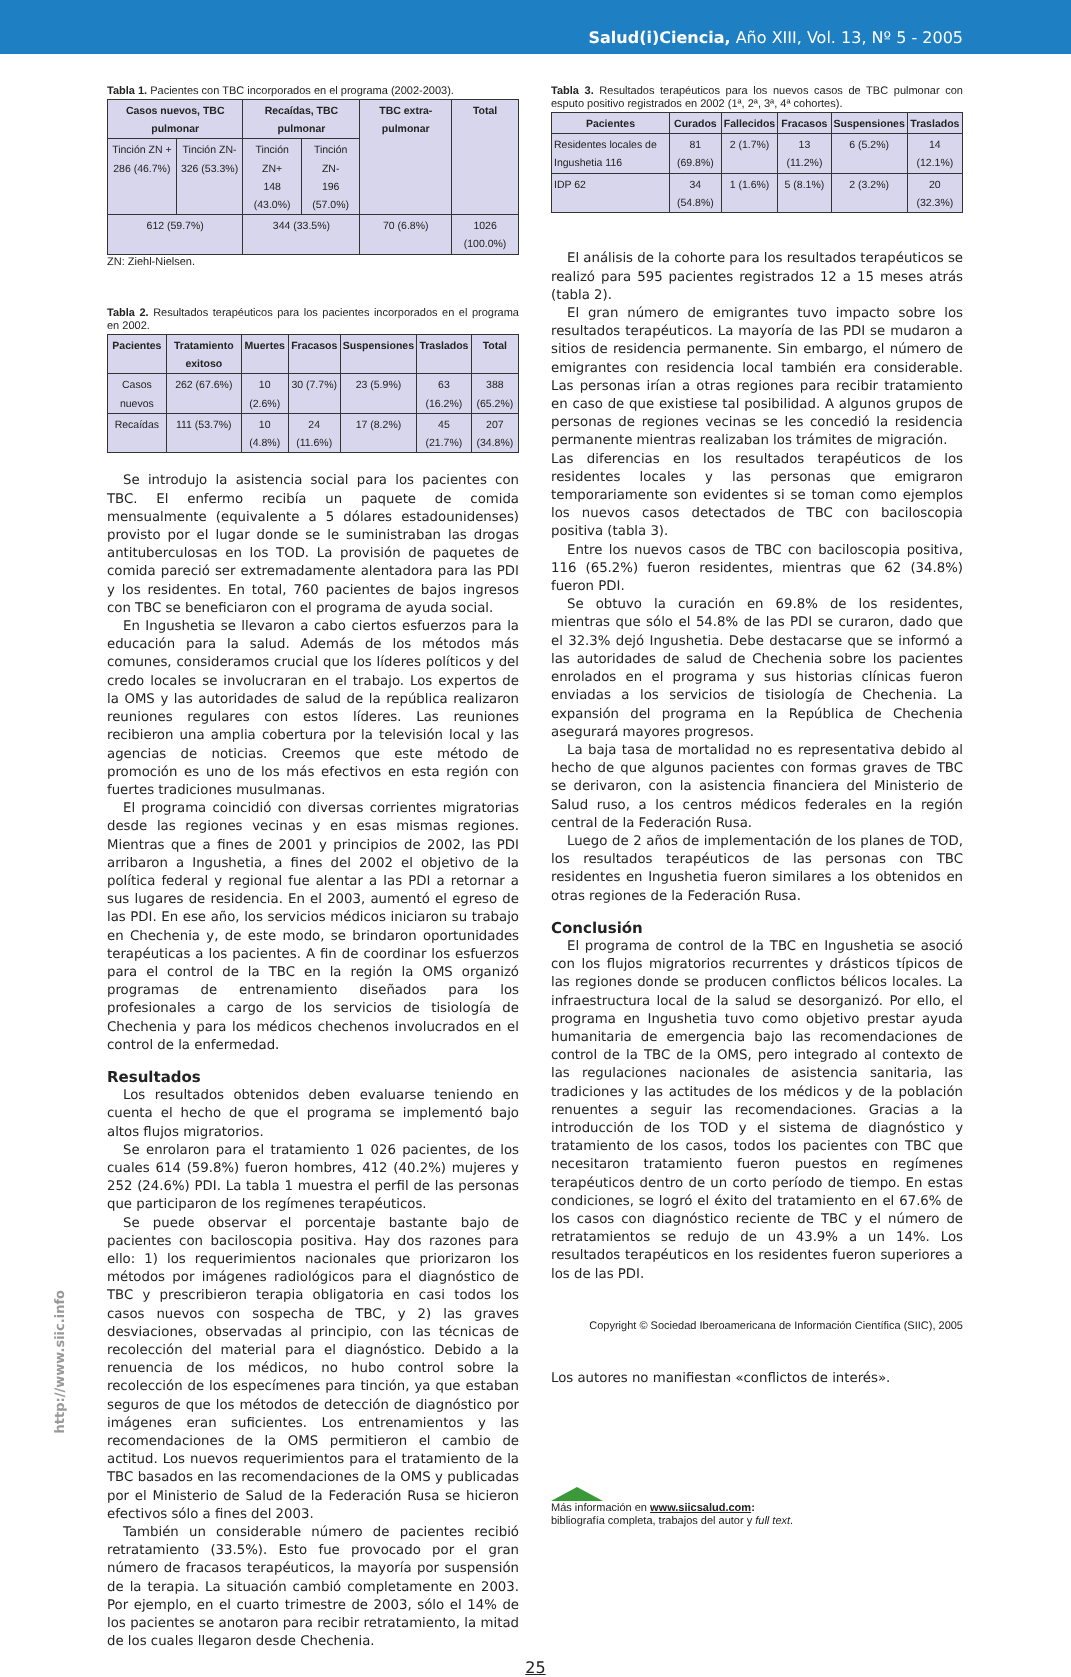Salud(i)Ciencia, Año XIII, Vol. 13, Nº 5 - 2005
Tabla 1. Pacientes con TBC incorporados en el programa (2002-2003).
| Casos nuevos, TBC pulmonar | | Recaídas, TBC pulmonar | | TBC extra-pulmonar | Total |
| --- | --- | --- | --- | --- | --- |
| Tinción ZN + 286 (46.7%) | Tinción ZN- 326 (53.3%) | Tinción ZN+ 148 (43.0%) | Tinción ZN- 196 (57.0%) | | |
| 612 (59.7%) | | 344 (33.5%) | | 70 (6.8%) | 1026 (100.0%) |
ZN: Ziehl-Nielsen.
Tabla 2. Resultados terapéuticos para los pacientes incorporados en el programa en 2002.
| Pacientes | Tratamiento exitoso | Muertes | Fracasos | Suspensiones | Traslados | Total |
| --- | --- | --- | --- | --- | --- | --- |
| Casos nuevos | 262 (67.6%) | 10 (2.6%) | 30 (7.7%) | 23 (5.9%) | 63 (16.2%) | 388 (65.2%) |
| Recaídas | 111 (53.7%) | 10 (4.8%) | 24 (11.6%) | 17 (8.2%) | 45 (21.7%) | 207 (34.8%) |
Se introdujo la asistencia social para los pacientes con TBC. El enfermo recibía un paquete de comida mensualmente (equivalente a 5 dólares estadounidenses) provisto por el lugar donde se le suministraban las drogas antituberculosas en los TOD. La provisión de paquetes de comida pareció ser extremadamente alentadora para las PDI y los residentes. En total, 760 pacientes de bajos ingresos con TBC se beneficiaron con el programa de ayuda social.
En Ingushetia se llevaron a cabo ciertos esfuerzos para la educación para la salud. Además de los métodos más comunes, consideramos crucial que los líderes políticos y del credo locales se involucraran en el trabajo. Los expertos de la OMS y las autoridades de salud de la república realizaron reuniones regulares con estos líderes. Las reuniones recibieron una amplia cobertura por la televisión local y las agencias de noticias. Creemos que este método de promoción es uno de los más efectivos en esta región con fuertes tradiciones musulmanas.
El programa coincidió con diversas corrientes migratorias desde las regiones vecinas y en esas mismas regiones. Mientras que a fines de 2001 y principios de 2002, las PDI arribaron a Ingushetia, a fines del 2002 el objetivo de la política federal y regional fue alentar a las PDI a retornar a sus lugares de residencia. En el 2003, aumentó el egreso de las PDI. En ese año, los servicios médicos iniciaron su trabajo en Chechenia y, de este modo, se brindaron oportunidades terapéuticas a los pacientes. A fin de coordinar los esfuerzos para el control de la TBC en la región la OMS organizó programas de entrenamiento diseñados para los profesionales a cargo de los servicios de tisiología de Chechenia y para los médicos chechenos involucrados en el control de la enfermedad.
Resultados
Los resultados obtenidos deben evaluarse teniendo en cuenta el hecho de que el programa se implementó bajo altos flujos migratorios.
Se enrolaron para el tratamiento 1 026 pacientes, de los cuales 614 (59.8%) fueron hombres, 412 (40.2%) mujeres y 252 (24.6%) PDI. La tabla 1 muestra el perfil de las personas que participaron de los regímenes terapéuticos.
Se puede observar el porcentaje bastante bajo de pacientes con baciloscopia positiva. Hay dos razones para ello: 1) los requerimientos nacionales que priorizaron los métodos por imágenes radiológicos para el diagnóstico de TBC y prescribieron terapia obligatoria en casi todos los casos nuevos con sospecha de TBC, y 2) las graves desviaciones, observadas al principio, con las técnicas de recolección del material para el diagnóstico. Debido a la renuencia de los médicos, no hubo control sobre la recolección de los especímenes para tinción, ya que estaban seguros de que los métodos de detección de diagnóstico por imágenes eran suficientes. Los entrenamientos y las recomendaciones de la OMS permitieron el cambio de actitud. Los nuevos requerimientos para el tratamiento de la TBC basados en las recomendaciones de la OMS y publicadas por el Ministerio de Salud de la Federación Rusa se hicieron efectivos sólo a fines del 2003.
También un considerable número de pacientes recibió retratamiento (33.5%). Esto fue provocado por el gran número de fracasos terapéuticos, la mayoría por suspensión de la terapia. La situación cambió completamente en 2003. Por ejemplo, en el cuarto trimestre de 2003, sólo el 14% de los pacientes se anotaron para recibir retratamiento, la mitad de los cuales llegaron desde Chechenia.
Tabla 3. Resultados terapéuticos para los nuevos casos de TBC pulmonar con esputo positivo registrados en 2002 (1ª, 2ª, 3ª, 4ª cohortes).
| Pacientes | Curados | Fallecidos | Fracasos | Suspensiones | Traslados |
| --- | --- | --- | --- | --- | --- |
| Residentes locales de Ingushetia 116 | 81 (69.8%) | 2 (1.7%) | 13 (11.2%) | 6 (5.2%) | 14 (12.1%) |
| IDP 62 | 34 (54.8%) | 1 (1.6%) | 5 (8.1%) | 2 (3.2%) | 20 (32.3%) |
El análisis de la cohorte para los resultados terapéuticos se realizó para 595 pacientes registrados 12 a 15 meses atrás (tabla 2).
El gran número de emigrantes tuvo impacto sobre los resultados terapéuticos. La mayoría de las PDI se mudaron a sitios de residencia permanente. Sin embargo, el número de emigrantes con residencia local también era considerable. Las personas irían a otras regiones para recibir tratamiento en caso de que existiese tal posibilidad. A algunos grupos de personas de regiones vecinas se les concedió la residencia permanente mientras realizaban los trámites de migración.
Las diferencias en los resultados terapéuticos de los residentes locales y las personas que emigraron temporariamente son evidentes si se toman como ejemplos los nuevos casos detectados de TBC con baciloscopia positiva (tabla 3).
Entre los nuevos casos de TBC con baciloscopia positiva, 116 (65.2%) fueron residentes, mientras que 62 (34.8%) fueron PDI.
Se obtuvo la curación en 69.8% de los residentes, mientras que sólo el 54.8% de las PDI se curaron, dado que el 32.3% dejó Ingushetia. Debe destacarse que se informó a las autoridades de salud de Chechenia sobre los pacientes enrolados en el programa y sus historias clínicas fueron enviadas a los servicios de tisiología de Chechenia. La expansión del programa en la República de Chechenia asegurará mayores progresos.
La baja tasa de mortalidad no es representativa debido al hecho de que algunos pacientes con formas graves de TBC se derivaron, con la asistencia financiera del Ministerio de Salud ruso, a los centros médicos federales en la región central de la Federación Rusa.
Luego de 2 años de implementación de los planes de TOD, los resultados terapéuticos de las personas con TBC residentes en Ingushetia fueron similares a los obtenidos en otras regiones de la Federación Rusa.
Conclusión
El programa de control de la TBC en Ingushetia se asoció con los flujos migratorios recurrentes y drásticos típicos de las regiones donde se producen conflictos bélicos locales. La infraestructura local de la salud se desorganizó. Por ello, el programa en Ingushetia tuvo como objetivo prestar ayuda humanitaria de emergencia bajo las recomendaciones de control de la TBC de la OMS, pero integrado al contexto de las regulaciones nacionales de asistencia sanitaria, las tradiciones y las actitudes de los médicos y de la población renuentes a seguir las recomendaciones. Gracias a la introducción de los TOD y el sistema de diagnóstico y tratamiento de los casos, todos los pacientes con TBC que necesitaron tratamiento fueron puestos en regímenes terapéuticos dentro de un corto período de tiempo. En estas condiciones, se logró el éxito del tratamiento en el 67.6% de los casos con diagnóstico reciente de TBC y el número de retratamientos se redujo de un 43.9% a un 14%. Los resultados terapéuticos en los residentes fueron superiores a los de las PDI.
Copyright © Sociedad Iberoamericana de Información Científica (SIIC), 2005
Los autores no manifiestan «conflictos de interés».
Más información en www.siicsalud.com:
bibliografía completa, trabajos del autor y full text.
25
http://www.siic.info